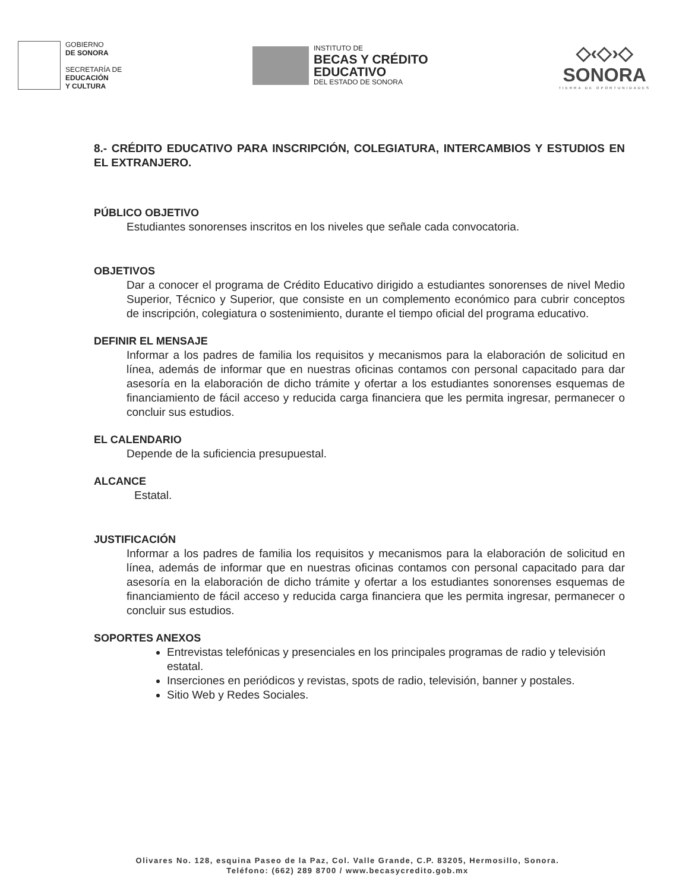GOBIERNO
DE SONORA
SECRETARÍA DE
EDUCACIÓN
Y CULTURA
INSTITUTO DE
BECAS Y CRÉDITO
EDUCATIVO
DEL ESTADO DE SONORA
◇‹◇›◇
SONORA
TIERRA DE OPORTUNIDADES
8.- CRÉDITO EDUCATIVO PARA INSCRIPCIÓN, COLEGIATURA, INTERCAMBIOS Y ESTUDIOS EN EL EXTRANJERO.
PÚBLICO OBJETIVO
Estudiantes sonorenses inscritos en los niveles que señale cada convocatoria.
OBJETIVOS
Dar a conocer el programa de Crédito Educativo dirigido a estudiantes sonorenses de nivel Medio Superior, Técnico y Superior, que consiste en un complemento económico para cubrir conceptos de inscripción, colegiatura o sostenimiento, durante el tiempo oficial del programa educativo.
DEFINIR EL MENSAJE
Informar a los padres de familia los requisitos y mecanismos para la elaboración de solicitud en línea, además de informar que en nuestras oficinas contamos con personal capacitado para dar asesoría en la elaboración de dicho trámite y ofertar a los estudiantes sonorenses esquemas de financiamiento de fácil acceso y reducida carga financiera que les permita ingresar, permanecer o concluir sus estudios.
EL CALENDARIO
Depende de la suficiencia presupuestal.
ALCANCE
Estatal.
JUSTIFICACIÓN
Informar a los padres de familia los requisitos y mecanismos para la elaboración de solicitud en línea, además de informar que en nuestras oficinas contamos con personal capacitado para dar asesoría en la elaboración de dicho trámite y ofertar a los estudiantes sonorenses esquemas de financiamiento de fácil acceso y reducida carga financiera que les permita ingresar, permanecer o concluir sus estudios.
SOPORTES ANEXOS
Entrevistas telefónicas y presenciales en los principales programas de radio y televisión estatal.
Inserciones en periódicos y revistas, spots de radio, televisión, banner y postales.
Sitio Web y Redes Sociales.
Olivares No. 128, esquina Paseo de la Paz, Col. Valle Grande, C.P. 83205, Hermosillo, Sonora.
Teléfono: (662) 289 8700 / www.becasycredito.gob.mx